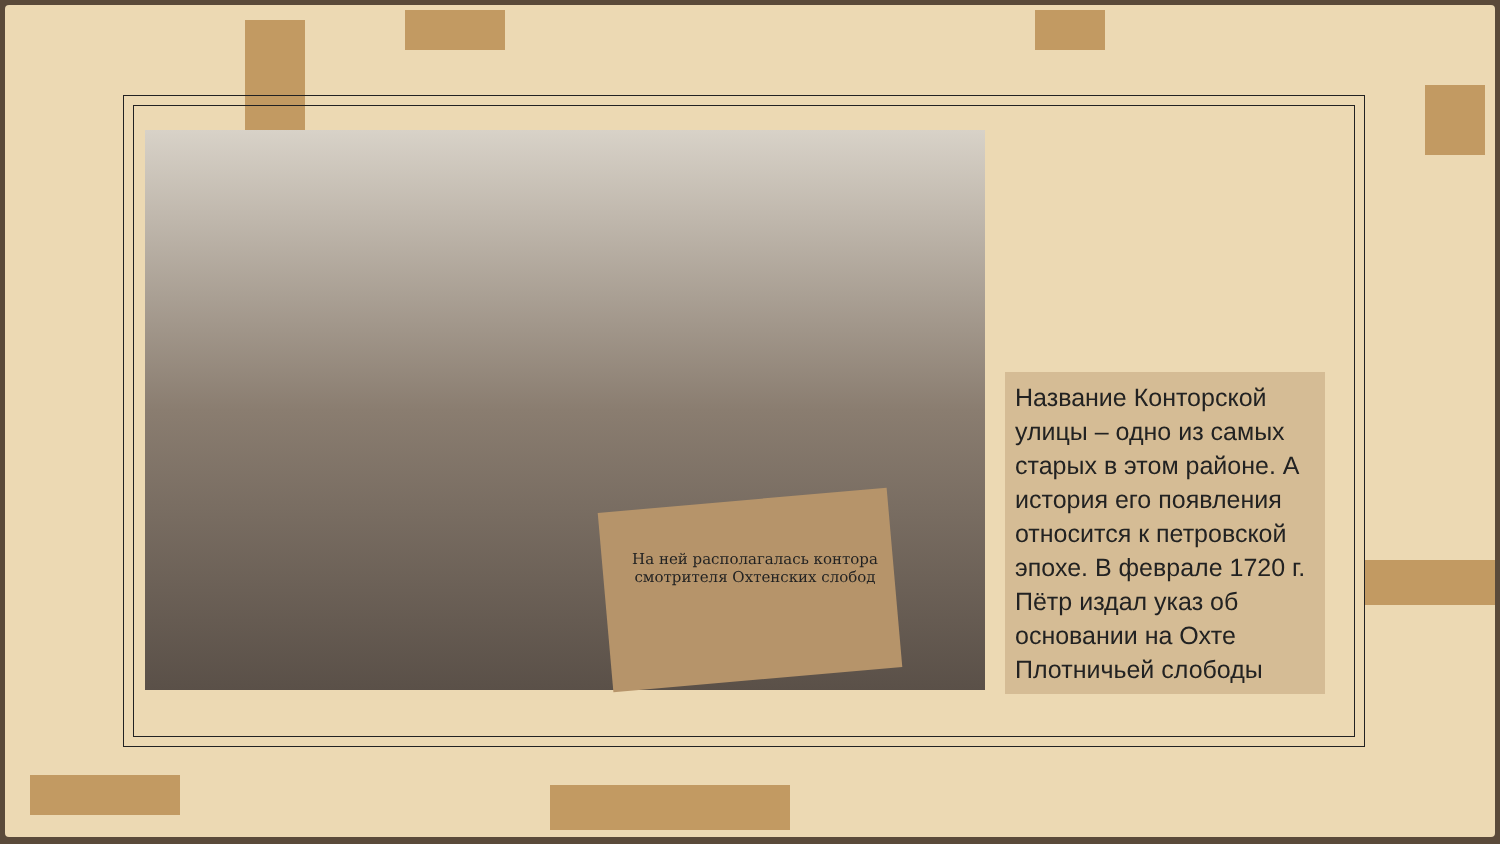На ней располагалась контора смотрителя Охтенских слобод
Название Конторской улицы – одно из самых старых в этом районе. А история его появления относится к петровской эпохе. В феврале 1720 г. Пётр издал указ об основании на Охте Плотничьей слободы